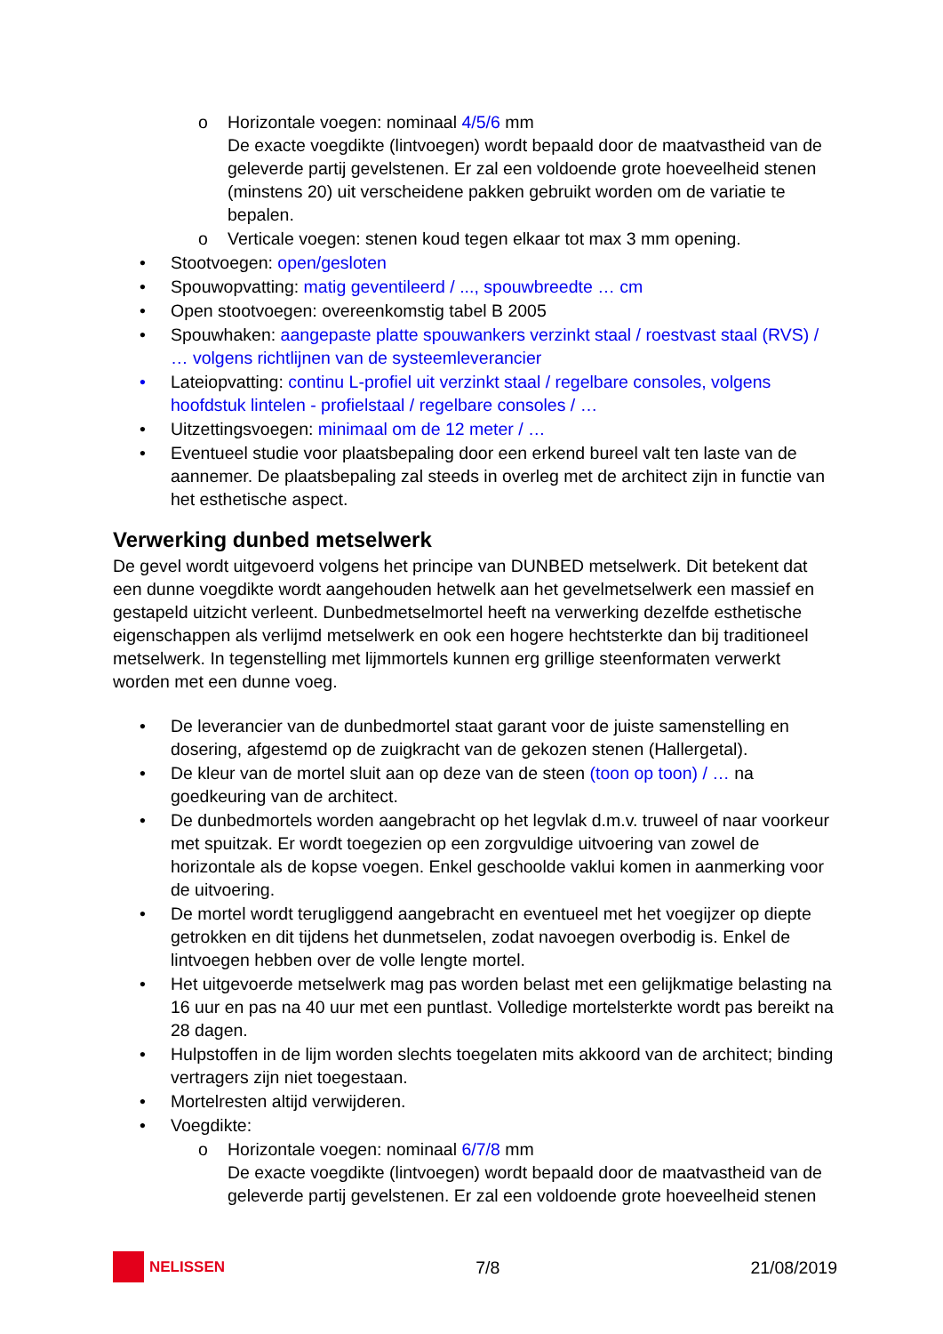o Horizontale voegen: nominaal 4/5/6 mm
De exacte voegdikte (lintvoegen) wordt bepaald door de maatvastheid van de geleverde partij gevelstenen. Er zal een voldoende grote hoeveelheid stenen (minstens 20) uit verscheidene pakken gebruikt worden om de variatie te bepalen.
o Verticale voegen: stenen koud tegen elkaar tot max 3 mm opening.
• Stootvoegen: open/gesloten
• Spouwopvatting: matig geventileerd / ..., spouwbreedte … cm
• Open stootvoegen: overeenkomstig tabel B 2005
• Spouwhaken: aangepaste platte spouwankers verzinkt staal / roestvast staal (RVS) / … volgens richtlijnen van de systeemleverancier
• Lateiopvatting: continu L-profiel uit verzinkt staal / regelbare consoles, volgens hoofdstuk lintelen - profielstaal / regelbare consoles / …
• Uitzettingsvoegen: minimaal om de 12 meter / …
• Eventueel studie voor plaatsbepaling door een erkend bureel valt ten laste van de aannemer. De plaatsbepaling zal steeds in overleg met de architect zijn in functie van het esthetische aspect.
Verwerking dunbed metselwerk
De gevel wordt uitgevoerd volgens het principe van DUNBED metselwerk. Dit betekent dat een dunne voegdikte wordt aangehouden hetwelk aan het gevelmetselwerk een massief en gestapeld uitzicht verleent. Dunbedmetselmortel heeft na verwerking dezelfde esthetische eigenschappen als verlijmd metselwerk en ook een hogere hechtsterkte dan bij traditioneel metselwerk. In tegenstelling met lijmmortels kunnen erg grillige steenformaten verwerkt worden met een dunne voeg.
• De leverancier van de dunbedmortel staat garant voor de juiste samenstelling en dosering, afgestemd op de zuigkracht van de gekozen stenen (Hallergetal).
• De kleur van de mortel sluit aan op deze van de steen (toon op toon) / … na goedkeuring van de architect.
• De dunbedmortels worden aangebracht op het legvlak d.m.v. truweel of naar voorkeur met spuitzak. Er wordt toegezien op een zorgvuldige uitvoering van zowel de horizontale als de kopse voegen. Enkel geschoolde vaklui komen in aanmerking voor de uitvoering.
• De mortel wordt terugliggend aangebracht en eventueel met het voegijzer op diepte getrokken en dit tijdens het dunmetselen, zodat navoegen overbodig is. Enkel de lintvoegen hebben over de volle lengte mortel.
• Het uitgevoerde metselwerk mag pas worden belast met een gelijkmatige belasting na 16 uur en pas na 40 uur met een puntlast. Volledige mortelsterkte wordt pas bereikt na 28 dagen.
• Hulpstoffen in de lijm worden slechts toegelaten mits akkoord van de architect; binding vertragers zijn niet toegestaan.
• Mortelresten altijd verwijderen.
• Voegdikte:
o Horizontale voegen: nominaal 6/7/8 mm
De exacte voegdikte (lintvoegen) wordt bepaald door de maatvastheid van de geleverde partij gevelstenen. Er zal een voldoende grote hoeveelheid stenen
NELISSEN 7/8 21/08/2019